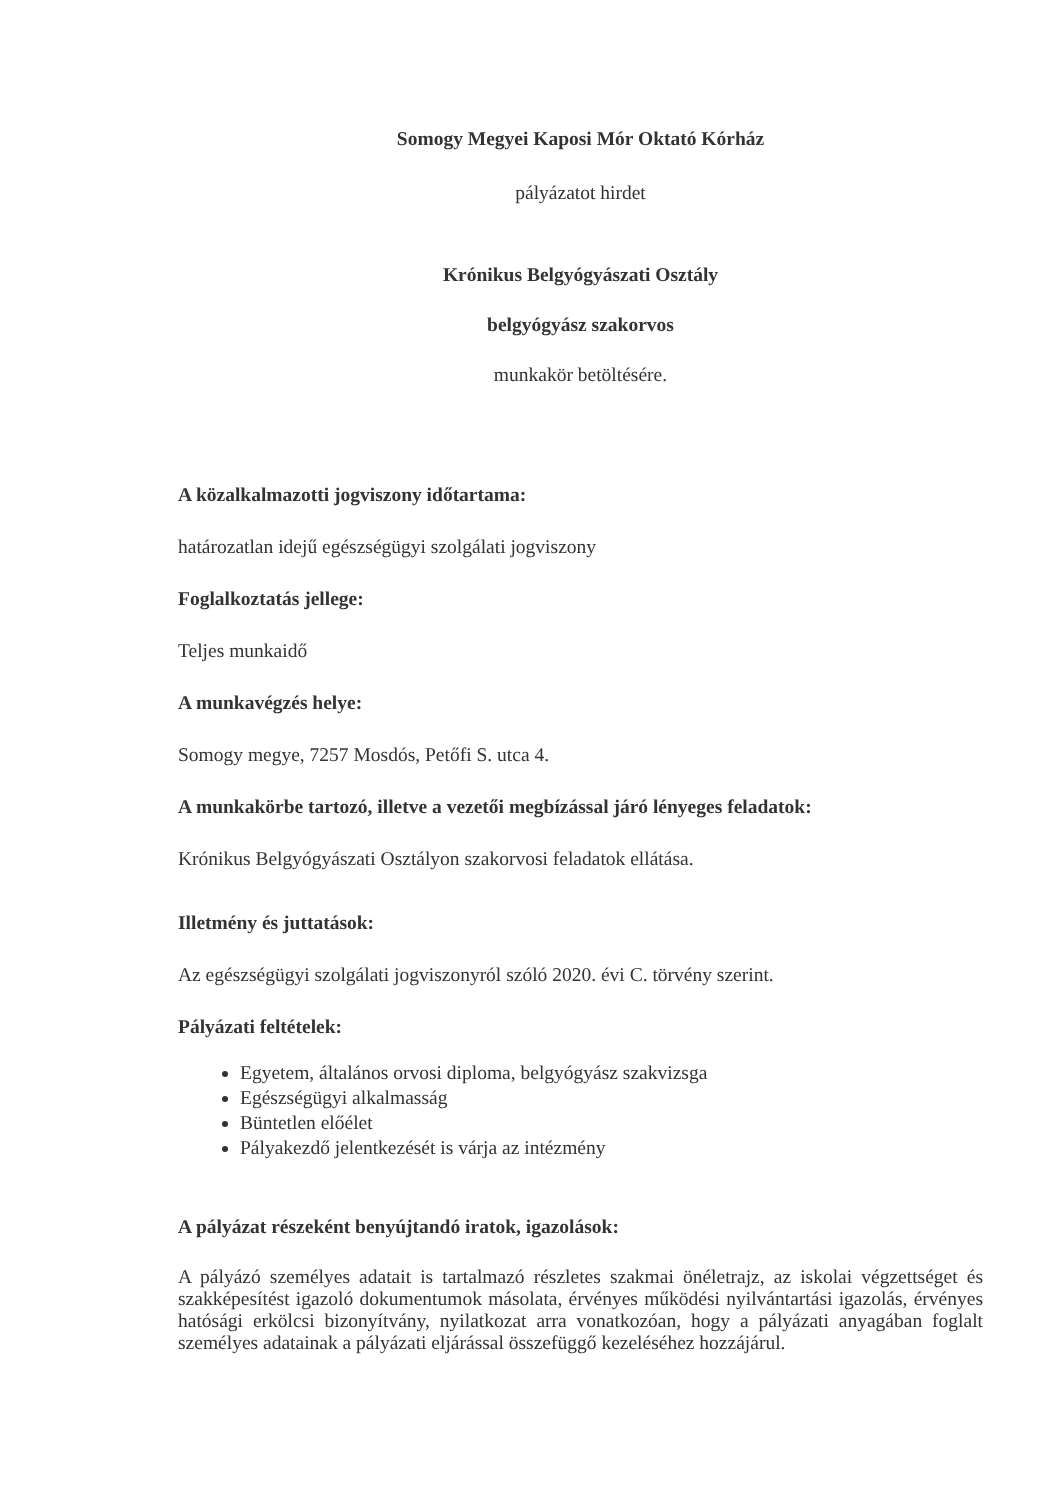Somogy Megyei Kaposi Mór Oktató Kórház
pályázatot hirdet
Krónikus Belgyógyászati Osztály
belgyógyász szakorvos
munkakör betöltésére.
A közalkalmazotti jogviszony időtartama:
határozatlan idejű egészségügyi szolgálati jogviszony
Foglalkoztatás jellege:
Teljes munkaidő
A munkavégzés helye:
Somogy megye, 7257 Mosdós, Petőfi S. utca 4.
A munkakörbe tartozó, illetve a vezetői megbízással járó lényeges feladatok:
Krónikus Belgyógyászati Osztályon szakorvosi feladatok ellátása.
Illetmény és juttatások:
Az egészségügyi szolgálati jogviszonyról szóló 2020. évi C. törvény szerint.
Pályázati feltételek:
Egyetem, általános orvosi diploma, belgyógyász szakvizsga
Egészségügyi alkalmasság
Büntetlen előélet
Pályakezdő jelentkezését is várja az intézmény
A pályázat részeként benyújtandó iratok, igazolások:
A pályázó személyes adatait is tartalmazó részletes szakmai önéletrajz, az iskolai végzettséget és szakképesítést igazoló dokumentumok másolata, érvényes működési nyilvántartási igazolás, érvényes hatósági erkölcsi bizonyítvány, nyilatkozat arra vonatkozóan, hogy a pályázati anyagában foglalt személyes adatainak a pályázati eljárással összefüggő kezeléséhez hozzájárul.